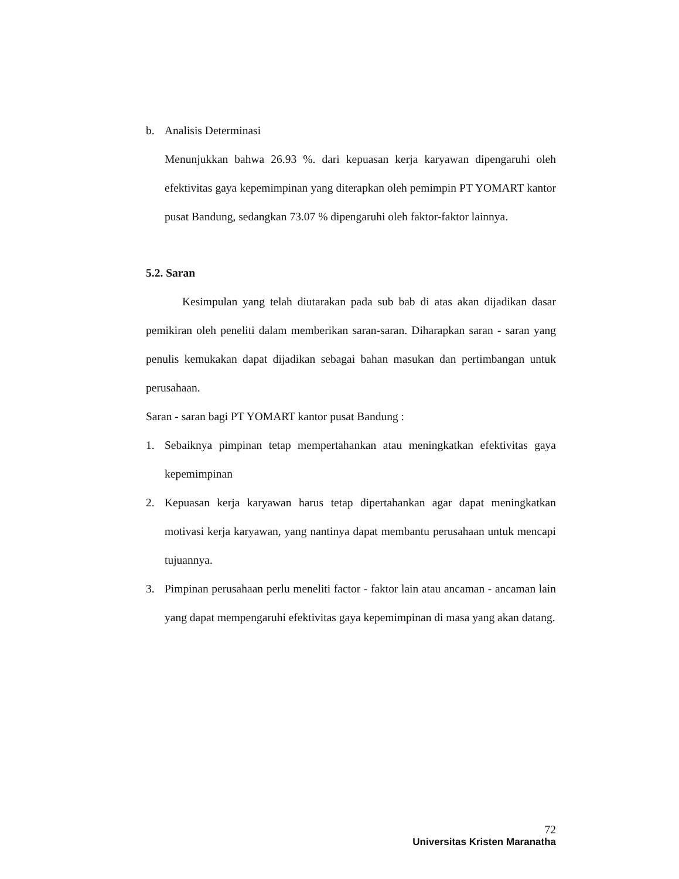b. Analisis Determinasi
Menunjukkan bahwa 26.93 %. dari kepuasan kerja karyawan dipengaruhi oleh efektivitas gaya kepemimpinan yang diterapkan oleh pemimpin PT YOMART kantor pusat Bandung, sedangkan 73.07 % dipengaruhi oleh faktor-faktor lainnya.
5.2. Saran
Kesimpulan yang telah diutarakan pada sub bab di atas akan dijadikan dasar pemikiran oleh peneliti dalam memberikan saran-saran. Diharapkan saran - saran yang penulis kemukakan dapat dijadikan sebagai bahan masukan dan pertimbangan untuk perusahaan.
Saran - saran bagi PT YOMART kantor pusat Bandung :
1. Sebaiknya pimpinan tetap mempertahankan atau meningkatkan efektivitas gaya kepemimpinan
2. Kepuasan kerja karyawan harus tetap dipertahankan agar dapat meningkatkan motivasi kerja karyawan, yang nantinya dapat membantu perusahaan untuk mencapi tujuannya.
3. Pimpinan perusahaan perlu meneliti factor - faktor lain atau ancaman - ancaman lain yang dapat mempengaruhi efektivitas gaya kepemimpinan di masa yang akan datang.
72
Universitas Kristen Maranatha